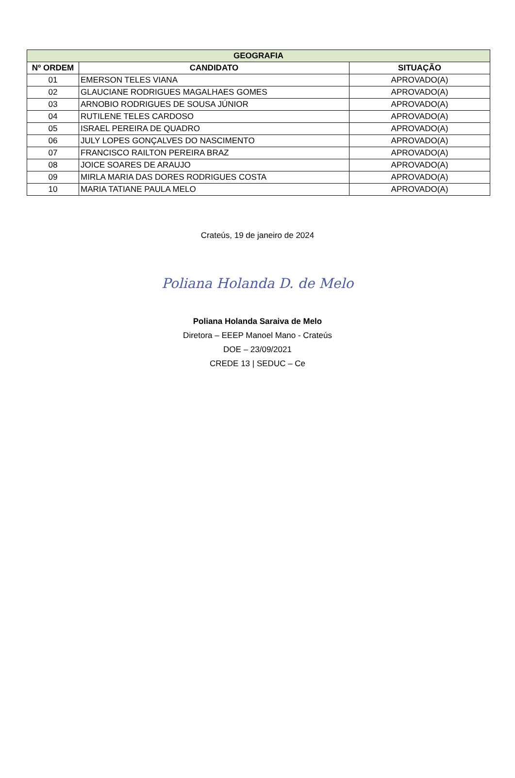| GEOGRAFIA | | |
| --- | --- | --- |
| Nº ORDEM | CANDIDATO | SITUAÇÃO |
| 01 | EMERSON TELES VIANA | APROVADO(A) |
| 02 | GLAUCIANE RODRIGUES MAGALHAES GOMES | APROVADO(A) |
| 03 | ARNOBIO RODRIGUES DE SOUSA JÚNIOR | APROVADO(A) |
| 04 | RUTILENE TELES CARDOSO | APROVADO(A) |
| 05 | ISRAEL PEREIRA DE QUADRO | APROVADO(A) |
| 06 | JULY LOPES GONÇALVES DO NASCIMENTO | APROVADO(A) |
| 07 | FRANCISCO RAILTON PEREIRA BRAZ | APROVADO(A) |
| 08 | JOICE SOARES DE ARAUJO | APROVADO(A) |
| 09 | MIRLA MARIA DAS DORES RODRIGUES COSTA | APROVADO(A) |
| 10 | MARIA TATIANE PAULA MELO | APROVADO(A) |
Crateús, 19 de janeiro de 2024
Poliana Holanda D. de Melo
Poliana Holanda Saraiva de Melo
Diretora – EEEP Manoel Mano - Crateús
DOE – 23/09/2021
CREDE 13 | SEDUC – Ce